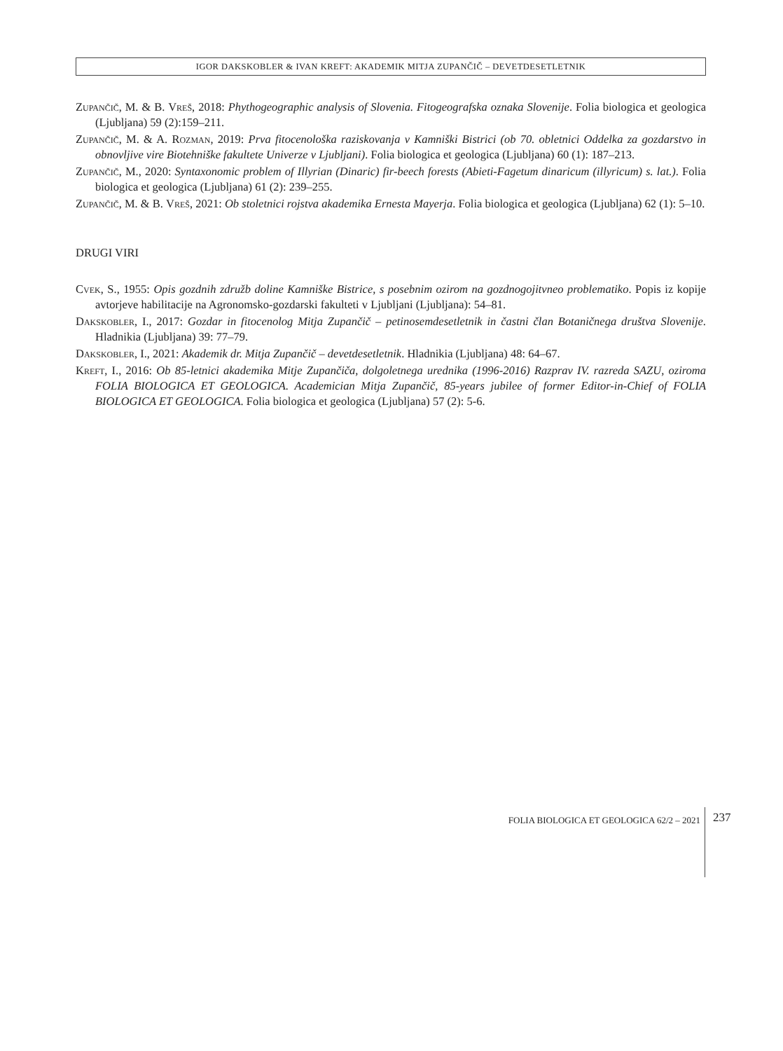IGOR DAKSKOBLER & IVAN KREFT: AKADEMIK MITJA ZUPANČIČ – DEVETDESETLETNIK
Zupančič, M. & B. Vreš, 2018: Phythogeographic analysis of Slovenia. Fitogeografska oznaka Slovenije. Folia biologica et geologica (Ljubljana) 59 (2):159–211.
Zupančič, M. & A. Rozman, 2019: Prva fitocenološka raziskovanja v Kamniški Bistrici (ob 70. obletnici Oddelka za gozdarstvo in obnovljive vire Biotehniške fakultete Univerze v Ljubljani). Folia biologica et geologica (Ljubljana) 60 (1): 187–213.
Zupančič, M., 2020: Syntaxonomic problem of Illyrian (Dinaric) fir-beech forests (Abieti-Fagetum dinaricum (illyricum) s. lat.). Folia biologica et geologica (Ljubljana) 61 (2): 239–255.
Zupančič, M. & B. Vreš, 2021: Ob stoletnici rojstva akademika Ernesta Mayerja. Folia biologica et geologica (Ljubljana) 62 (1): 5–10.
DRUGI VIRI
Cvek, S., 1955: Opis gozdnih združb doline Kamniške Bistrice, s posebnim ozirom na gozdnogojitvneo problematiko. Popis iz kopije avtorjeve habilitacije na Agronomsko-gozdarski fakulteti v Ljubljani (Ljubljana): 54–81.
Dakskobler, I., 2017: Gozdar in fitocenolog Mitja Zupančič – petinosemdesetletnik in častni član Botaničnega društva Slovenije. Hladnikia (Ljubljana) 39: 77–79.
Dakskobler, I., 2021: Akademik dr. Mitja Zupančič – devetdesetletnik. Hladnikia (Ljubljana) 48: 64–67.
Kreft, I., 2016: Ob 85-letnici akademika Mitje Zupančiča, dolgoletnega urednika (1996-2016) Razprav IV. razreda SAZU, oziroma FOLIA BIOLOGICA ET GEOLOGICA. Academician Mitja Zupančič, 85-years jubilee of former Editor-in-Chief of FOLIA BIOLOGICA ET GEOLOGICA. Folia biologica et geologica (Ljubljana) 57 (2): 5-6.
FOLIA BIOLOGICA ET GEOLOGICA 62/2 – 2021 237